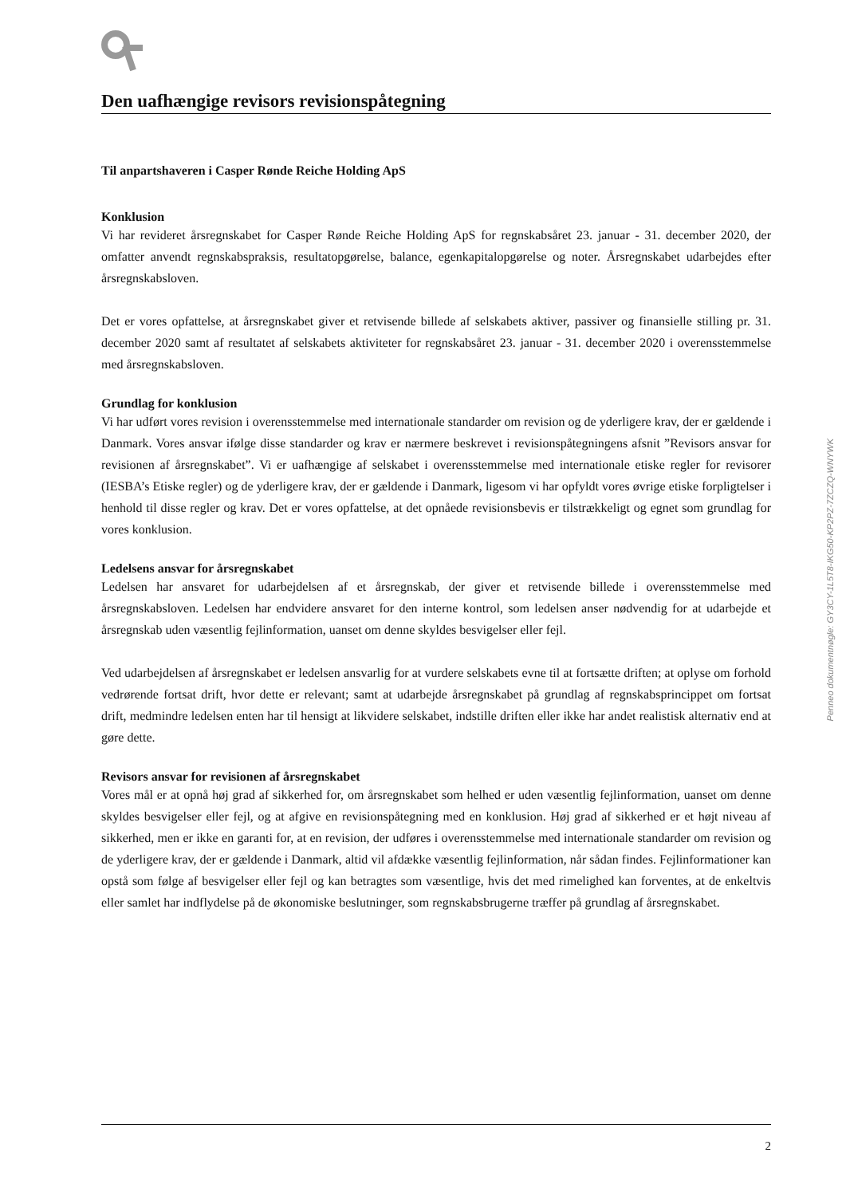Den uafhængige revisors revisionspåtegning
Til anpartshaveren i Casper Rønde Reiche Holding ApS
Konklusion
Vi har revideret årsregnskabet for Casper Rønde Reiche Holding ApS for regnskabsåret 23. januar - 31. december 2020, der omfatter anvendt regnskabspraksis, resultatopgørelse, balance, egenkapitalopgørelse og noter. Årsregnskabet udarbejdes efter årsregnskabsloven.
Det er vores opfattelse, at årsregnskabet giver et retvisende billede af selskabets aktiver, passiver og finansielle stilling pr. 31. december 2020 samt af resultatet af selskabets aktiviteter for regnskabsåret 23. januar - 31. december 2020 i overensstemmelse med årsregnskabsloven.
Grundlag for konklusion
Vi har udført vores revision i overensstemmelse med internationale standarder om revision og de yderligere krav, der er gældende i Danmark. Vores ansvar ifølge disse standarder og krav er nærmere beskrevet i revisionspåtegningens afsnit ”Revisors ansvar for revisionen af årsregnskabet”. Vi er uafhængige af selskabet i overensstemmelse med internationale etiske regler for revisorer (IESBA’s Etiske regler) og de yderligere krav, der er gældende i Danmark, ligesom vi har opfyldt vores øvrige etiske forpligtelser i henhold til disse regler og krav. Det er vores opfattelse, at det opnåede revisionsbevis er tilstrækkeligt og egnet som grundlag for vores konklusion.
Ledelsens ansvar for årsregnskabet
Ledelsen har ansvaret for udarbejdelsen af et årsregnskab, der giver et retvisende billede i overensstemmelse med årsregnskabsloven. Ledelsen har endvidere ansvaret for den interne kontrol, som ledelsen anser nødvendig for at udarbejde et årsregnskab uden væsentlig fejlinformation, uanset om denne skyldes besvigelser eller fejl.
Ved udarbejdelsen af årsregnskabet er ledelsen ansvarlig for at vurdere selskabets evne til at fortsætte driften; at oplyse om forhold vedrørende fortsat drift, hvor dette er relevant; samt at udarbejde årsregnskabet på grundlag af regnskabsprincippet om fortsat drift, medmindre ledelsen enten har til hensigt at likvidere selskabet, indstille driften eller ikke har andet realistisk alternativ end at gøre dette.
Revisors ansvar for revisionen af årsregnskabet
Vores mål er at opnå høj grad af sikkerhed for, om årsregnskabet som helhed er uden væsentlig fejlinformation, uanset om denne skyldes besvigelser eller fejl, og at afgive en revisionspåtegning med en konklusion. Høj grad af sikkerhed er et højt niveau af sikkerhed, men er ikke en garanti for, at en revision, der udføres i overensstemmelse med internationale standarder om revision og de yderligere krav, der er gældende i Danmark, altid vil afdække væsentlig fejlinformation, når sådan findes. Fejlinformationer kan opstå som følge af besvigelser eller fejl og kan betragtes som væsentlige, hvis det med rimelighed kan forventes, at de enkeltvis eller samlet har indflydelse på de økonomiske beslutninger, som regnskabsbrugerne træffer på grundlag af årsregnskabet.
Penneo dokumentnøgle: GY3CY-1L5T8-IKG50-KP2PZ-7ZCZQ-WNYWK
2